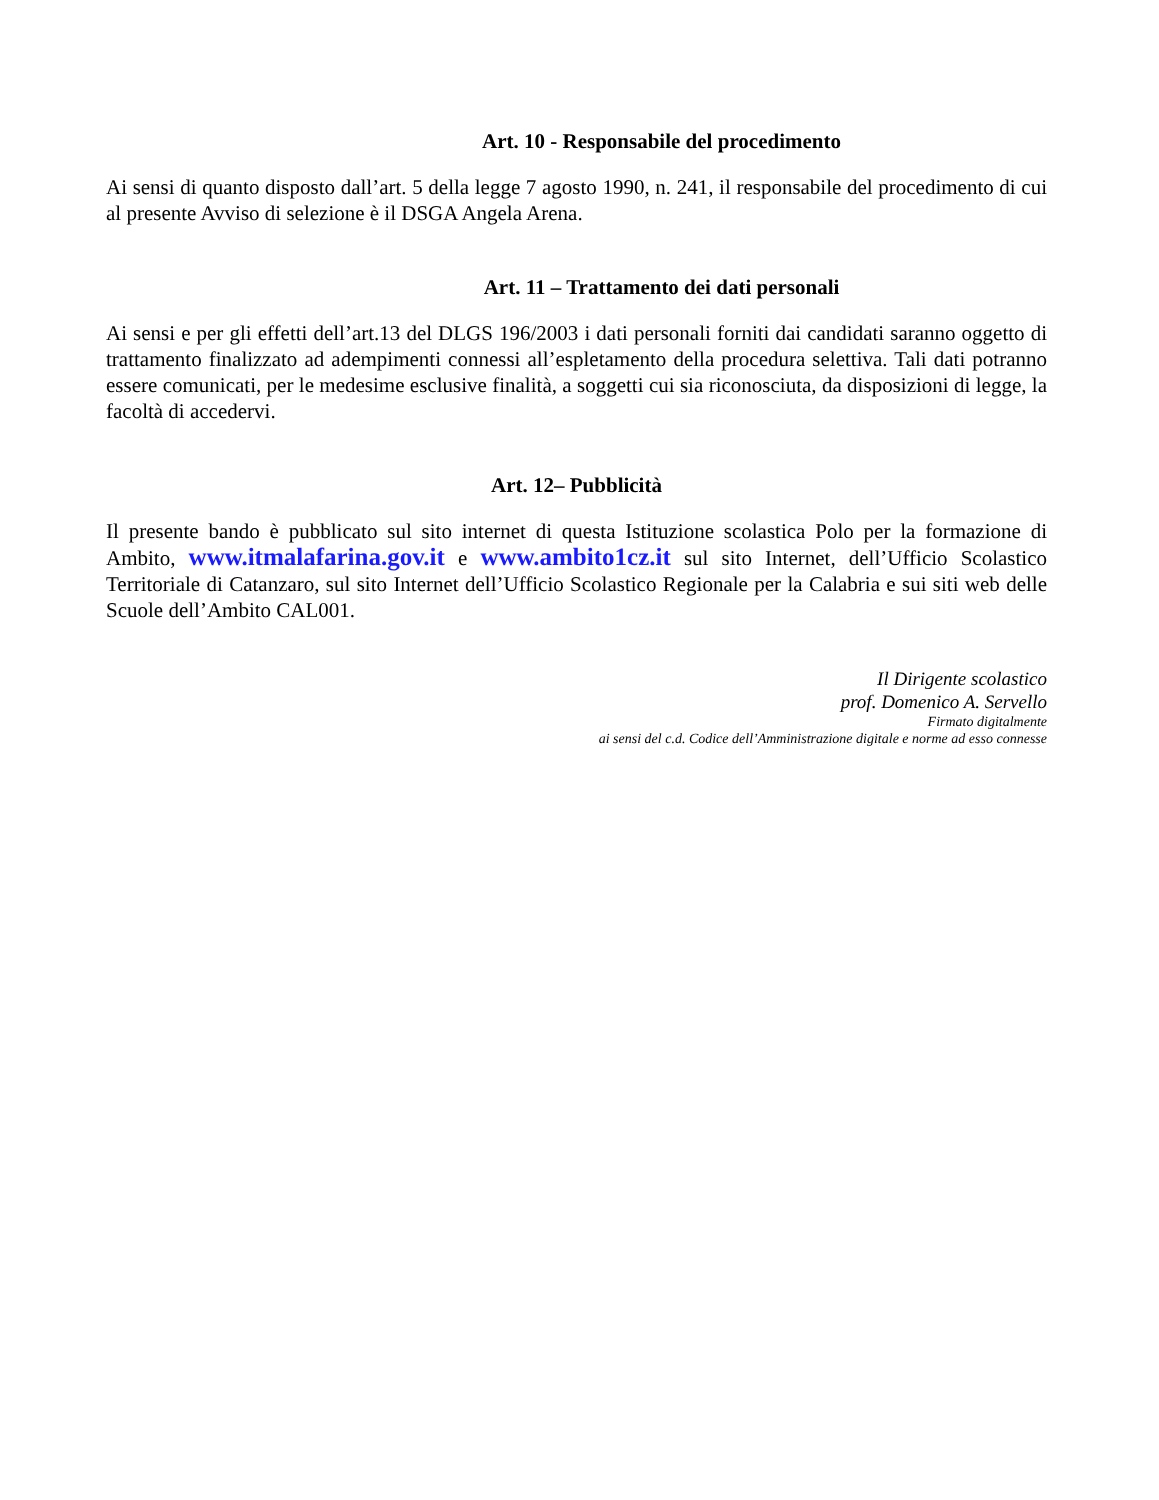Art. 10 - Responsabile del procedimento
Ai sensi di quanto disposto dall’art. 5 della legge 7 agosto 1990, n. 241, il responsabile del procedimento di cui al presente Avviso di selezione è il DSGA Angela Arena.
Art. 11 – Trattamento dei dati personali
Ai sensi e per gli effetti dell’art.13 del DLGS 196/2003 i dati personali forniti dai candidati saranno oggetto di trattamento finalizzato ad adempimenti connessi all’espletamento della procedura selettiva. Tali dati potranno essere comunicati, per le medesime esclusive finalità, a soggetti cui sia riconosciuta, da disposizioni di legge, la facoltà di accedervi.
Art. 12– Pubblicità
Il presente bando è pubblicato sul sito internet di questa Istituzione scolastica Polo per la formazione di Ambito, www.itmalafarina.gov.it e www.ambito1cz.it sul sito Internet, dell’Ufficio Scolastico Territoriale di Catanzaro, sul sito Internet dell’Ufficio Scolastico Regionale per la Calabria e sui siti web delle Scuole dell’Ambito CAL001.
Il Dirigente scolastico
prof. Domenico A. Servello
Firmato digitalmente
ai sensi del c.d. Codice dell’Amministrazione digitale e norme ad esso connesse